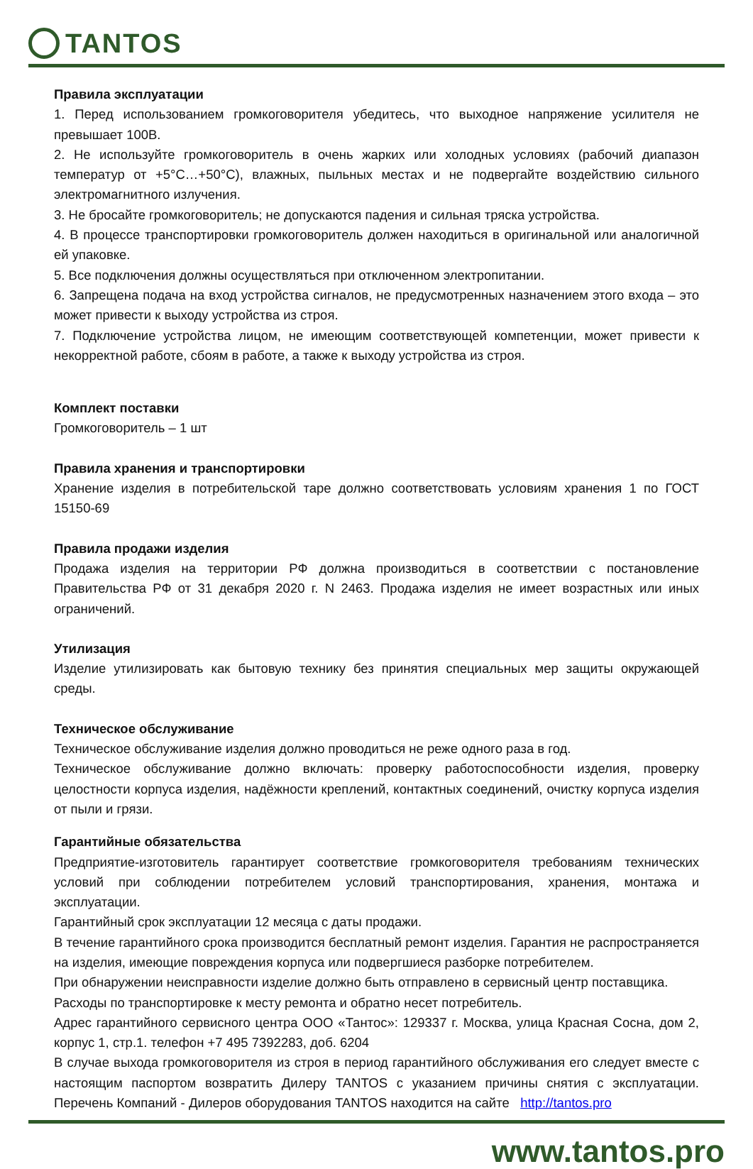TANTOS
Правила эксплуатации
1. Перед использованием громкоговорителя убедитесь, что выходное напряжение усилителя не превышает 100В.
2. Не используйте громкоговоритель в очень жарких или холодных условиях (рабочий диапазон температур от +5°С…+50°С), влажных, пыльных местах и не подвергайте воздействию сильного электромагнитного излучения.
3. Не бросайте громкоговоритель; не допускаются падения и сильная тряска устройства.
4. В процессе транспортировки громкоговоритель должен находиться в оригинальной или аналогичной ей упаковке.
5. Все подключения должны осуществляться при отключенном электропитании.
6. Запрещена подача на вход устройства сигналов, не предусмотренных назначением этого входа – это может привести к выходу устройства из строя.
7. Подключение устройства лицом, не имеющим соответствующей компетенции, может привести к некорректной работе, сбоям в работе, а также к выходу устройства из строя.
Комплект поставки
Громкоговоритель – 1 шт
Правила хранения и транспортировки
Хранение изделия в потребительской таре должно соответствовать условиям хранения 1 по ГОСТ 15150-69
Правила продажи изделия
Продажа изделия на территории РФ должна производиться в соответствии с постановление Правительства РФ от 31 декабря 2020 г. N 2463. Продажа изделия не имеет возрастных или иных ограничений.
Утилизация
Изделие утилизировать как бытовую технику без принятия специальных мер защиты окружающей среды.
Техническое обслуживание
Техническое обслуживание изделия должно проводиться не реже одного раза в год.
Техническое обслуживание должно включать: проверку работоспособности изделия, проверку целостности корпуса изделия, надёжности креплений, контактных соединений, очистку корпуса изделия от пыли и грязи.
Гарантийные обязательства
Предприятие-изготовитель гарантирует соответствие громкоговорителя требованиям технических условий при соблюдении потребителем условий транспортирования, хранения, монтажа и эксплуатации.
Гарантийный срок эксплуатации 12 месяца с даты продажи.
В течение гарантийного срока производится бесплатный ремонт изделия. Гарантия не распространяется на изделия, имеющие повреждения корпуса или подвергшиеся разборке потребителем.
При обнаружении неисправности изделие должно быть отправлено в сервисный центр поставщика.
Расходы по транспортировке к месту ремонта и обратно несет потребитель.
Адрес гарантийного сервисного центра ООО «Тантос»: 129337 г. Москва, улица Красная Сосна, дом 2, корпус 1, стр.1. телефон +7 495 7392283, доб. 6204
В случае выхода громкоговорителя из строя в период гарантийного обслуживания его следует вместе с настоящим паспортом возвратить Дилеру TANTOS с указанием причины снятия с эксплуатации. Перечень Компаний - Дилеров оборудования TANTOS находится на сайте http://tantos.pro
www.tantos.pro